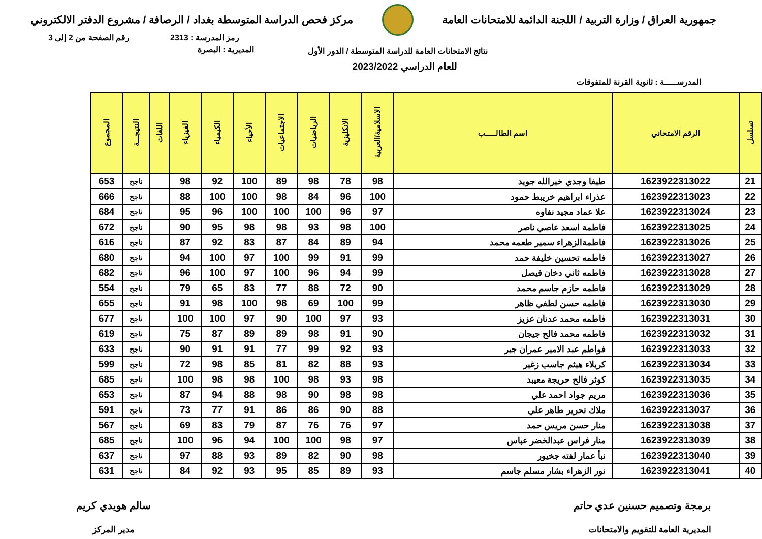جمهورية العراق / وزارة التربية / اللجنة الدائمة للامتحانات العامة
مركز فحص الدراسة المتوسطة بغداد / الرصافة / مشروع الدفتر الالكتروني
رمز المدرسة : 2313 رقم الصفحة من 2 إلى 3
نتائج الامتحانات العامة للدراسة المتوسطة / الدور الأول
المديرية : البصرة
للعام الدراسي 2023/2022
المدرســـــة : ثانوية القرنة للمتفوقات
| تسلسل | الرقم الامتحاني | اسم الطالـــــب | الاسلامية/العربية | الانكليزية | الرياضيات | الاجتماعيات | الأحياء | الكيمياء | الفيزياء | اللغات | النتيجـــة | المجموع |
| --- | --- | --- | --- | --- | --- | --- | --- | --- | --- | --- | --- | --- |
| 21 | 1623922313022 | طيفا وجدي خيرالله جويد | 98 | 78 | 98 | 89 | 100 | 92 | 98 | | ناجح | 653 |
| 22 | 1623922313023 | عذراء ابراهيم خريبط حمود | 100 | 96 | 84 | 98 | 100 | 100 | 88 | | ناجح | 666 |
| 23 | 1623922313024 | علا عماد مجيد نفاوه | 97 | 96 | 100 | 100 | 100 | 96 | 95 | | ناجح | 684 |
| 24 | 1623922313025 | فاطمة اسعد عاصي ناصر | 100 | 98 | 93 | 98 | 98 | 95 | 90 | | ناجح | 672 |
| 25 | 1623922313026 | فاطمةالزهراء سمير طعمه محمد | 94 | 89 | 84 | 87 | 83 | 92 | 87 | | ناجح | 616 |
| 26 | 1623922313027 | فاطمه تحسين خليفة حمد | 99 | 91 | 99 | 100 | 97 | 100 | 94 | | ناجح | 680 |
| 27 | 1623922313028 | فاطمه ثاني دخان فيصل | 99 | 94 | 96 | 100 | 97 | 100 | 96 | | ناجح | 682 |
| 28 | 1623922313029 | فاطمه حازم جاسم محمد | 90 | 72 | 88 | 77 | 83 | 65 | 79 | | ناجح | 554 |
| 29 | 1623922313030 | فاطمه حسن لطفي ظاهر | 99 | 100 | 69 | 98 | 100 | 98 | 91 | | ناجح | 655 |
| 30 | 1623922313031 | فاطمه محمد عدنان عزيز | 93 | 97 | 100 | 90 | 97 | 100 | 100 | | ناجح | 677 |
| 31 | 1623922313032 | فاطمه محمد فالح جيجان | 90 | 91 | 98 | 89 | 89 | 87 | 75 | | ناجح | 619 |
| 32 | 1623922313033 | فواطم عبد الامير عمران جبر | 93 | 92 | 99 | 77 | 91 | 91 | 90 | | ناجح | 633 |
| 33 | 1623922313034 | كربلاء هيثم جاسب زغير | 93 | 88 | 82 | 81 | 85 | 98 | 72 | | ناجح | 599 |
| 34 | 1623922313035 | كوثر فالح حريجة معيبد | 98 | 93 | 98 | 100 | 98 | 98 | 100 | | ناجح | 685 |
| 35 | 1623922313036 | مريم جواد احمد علي | 98 | 98 | 90 | 98 | 88 | 94 | 87 | | ناجح | 653 |
| 36 | 1623922313037 | ملاك تحرير طاهر علي | 88 | 90 | 86 | 86 | 91 | 77 | 73 | | ناجح | 591 |
| 37 | 1623922313038 | منار حسن مريس حمد | 97 | 76 | 76 | 87 | 79 | 83 | 69 | | ناجح | 567 |
| 38 | 1623922313039 | منار فراس عبدالخضر عباس | 97 | 98 | 100 | 100 | 94 | 96 | 100 | | ناجح | 685 |
| 39 | 1623922313040 | نبأ عمار لفته جخيور | 98 | 90 | 82 | 89 | 93 | 88 | 97 | | ناجح | 637 |
| 40 | 1623922313041 | نور الزهراء بشار مسلم جاسم | 93 | 89 | 85 | 95 | 93 | 92 | 84 | | ناجح | 631 |
برمجة وتصميم حسنين عدي حاتم
المديرية العامة للتقويم والامتحانات
سالم هويدي كريم
مدير المركز